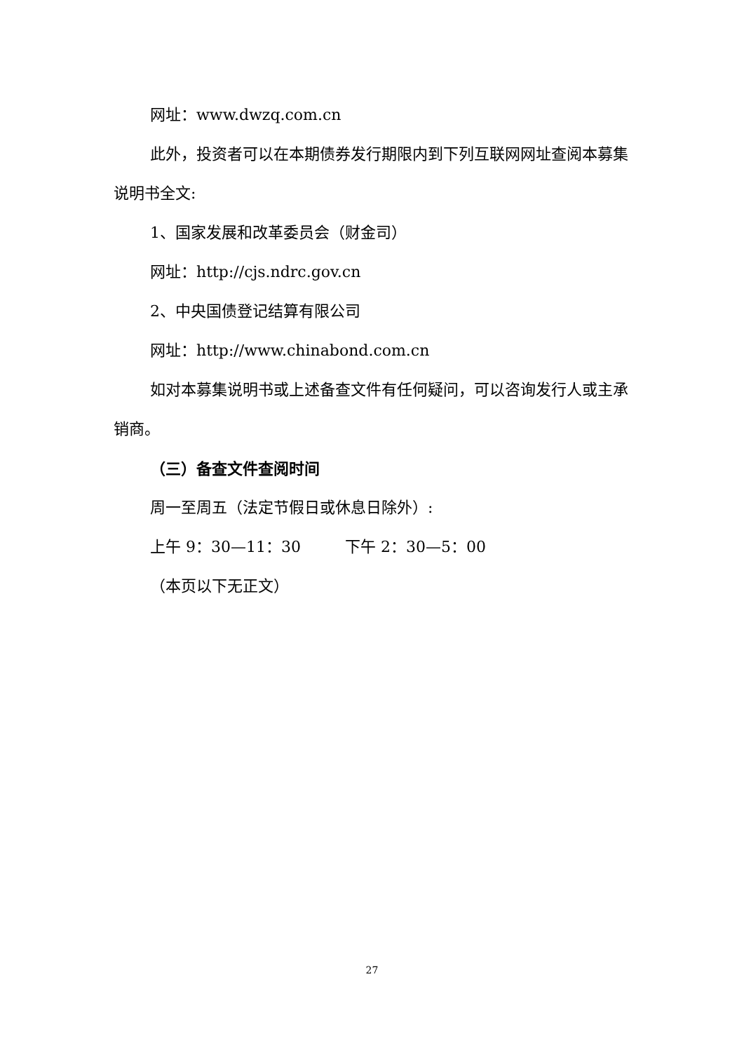网址：www.dwzq.com.cn
此外，投资者可以在本期债券发行期限内到下列互联网网址查阅本募集说明书全文:
1、国家发展和改革委员会（财金司）
网址：http://cjs.ndrc.gov.cn
2、中央国债登记结算有限公司
网址：http://www.chinabond.com.cn
如对本募集说明书或上述备查文件有任何疑问，可以咨询发行人或主承销商。
（三）备查文件查阅时间
周一至周五（法定节假日或休息日除外）:
上午 9：30—11：30 下午 2：30—5：00
（本页以下无正文）
27